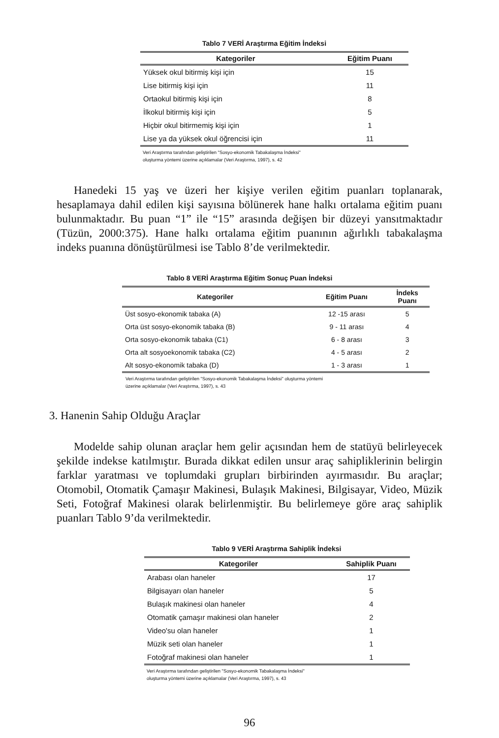Tablo 7 VERİ Araştırma Eğitim İndeksi
| Kategoriler | Eğitim Puanı |
| --- | --- |
| Yüksek okul bitirmiş kişi için | 15 |
| Lise bitirmiş kişi için | 11 |
| Ortaokul bitirmiş kişi için | 8 |
| İlkokul bitirmiş kişi için | 5 |
| Hiçbir okul bitirmemiş kişi için | 1 |
| Lise ya da yüksek okul öğrencisi için | 11 |
Veri Araştırma tarafından geliştirilen "Sosyo-ekonomik Tabakalaşma İndeksi"
oluşturma yöntemi üzerine açıklamalar (Veri Araştırma, 1997), s. 42
Hanedeki 15 yaş ve üzeri her kişiye verilen eğitim puanları toplanarak, hesaplamaya dahil edilen kişi sayısına bölünerek hane halkı ortalama eğitim puanı bulunmaktadır. Bu puan “1” ile “15” arasında değişen bir düzeyi yansıtmaktadır (Tüzün, 2000:375). Hane halkı ortalama eğitim puanının ağırlıklı tabakalaşma indeks puanına dönüştürülmesi ise Tablo 8’de verilmektedir.
Tablo 8 VERİ Araştırma Eğitim Sonuç Puan İndeksi
| Kategoriler | Eğitim Puanı | İndeks Puanı |
| --- | --- | --- |
| Üst sosyo-ekonomik tabaka (A) | 12 -15 arası | 5 |
| Orta üst sosyo-ekonomik tabaka (B) | 9 - 11 arası | 4 |
| Orta sosyo-ekonomik tabaka (C1) | 6 - 8 arası | 3 |
| Orta alt sosyoekonomik tabaka (C2) | 4 - 5 arası | 2 |
| Alt sosyo-ekonomik tabaka (D) | 1 - 3 arası | 1 |
Veri Araştırma tarafından geliştirilen "Sosyo-ekonomik Tabakalaşma İndeksi" oluşturma yöntemi
üzerine açıklamalar (Veri Araştırma, 1997), s. 43
3. Hanenin Sahip Olduğu Araçlar
Modelde sahip olunan araçlar hem gelir açısından hem de statüyü belirleyecek şekilde indekse katılmıştır. Burada dikkat edilen unsur araç sahipliklerinin belirgin farklar yaratması ve toplumdaki grupları birbirinden ayırmasıdır. Bu araçlar; Otomobil, Otomatik Çamaşır Makinesi, Bulaşık Makinesi, Bilgisayar, Video, Müzik Seti, Fotoğraf Makinesi olarak belirlenmiştir. Bu belirlemeye göre araç sahiplik puanları Tablo 9’da verilmektedir.
Tablo 9 VERİ Araştırma Sahiplik İndeksi
| Kategoriler | Sahiplik Puanı |
| --- | --- |
| Arabası olan haneler | 17 |
| Bilgisayarı olan haneler | 5 |
| Bulaşık makinesi olan haneler | 4 |
| Otomatik çamaşır makinesi olan haneler | 2 |
| Video'su olan haneler | 1 |
| Müzik seti olan haneler | 1 |
| Fotoğraf makinesi olan haneler | 1 |
Veri Araştırma tarafından geliştirilen "Sosyo-ekonomik Tabakalaşma İndeksi"
oluşturma yöntemi üzerine açıklamalar (Veri Araştırma, 1997), s. 43
96